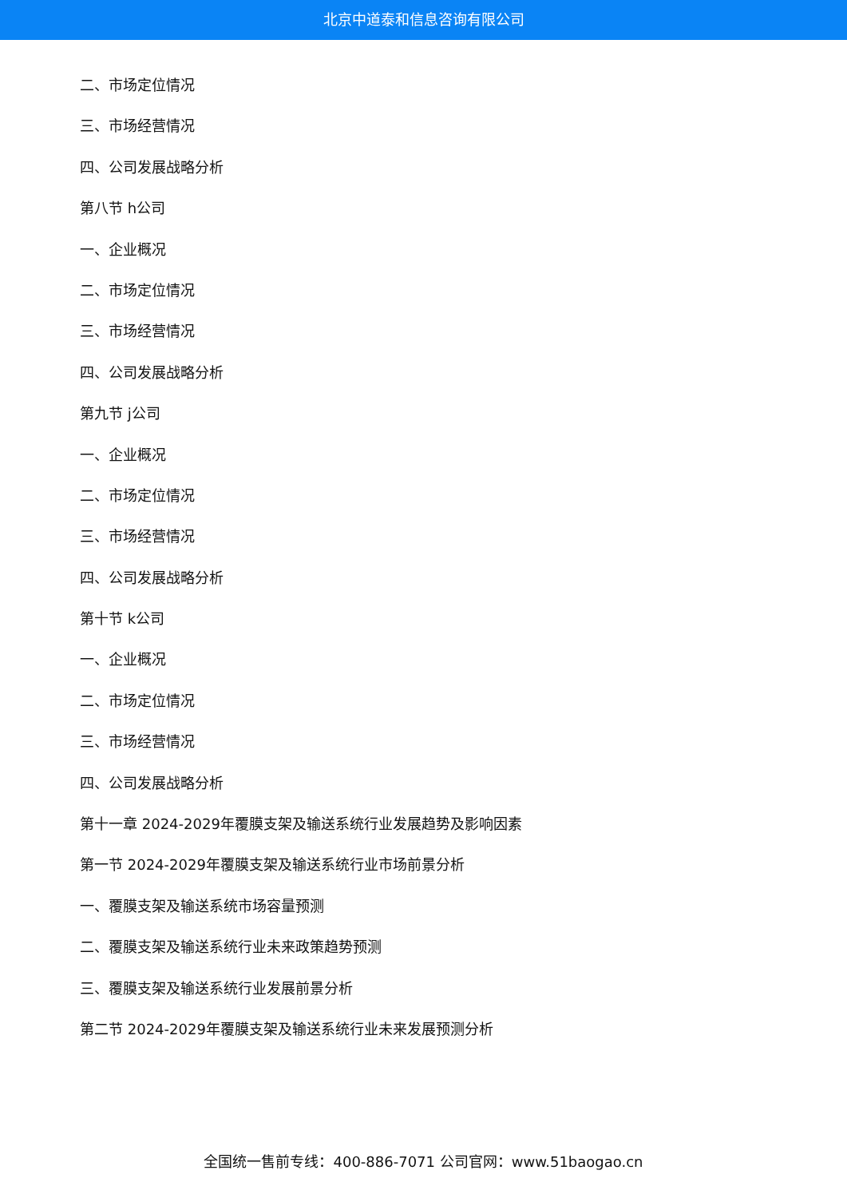北京中道泰和信息咨询有限公司
二、市场定位情况
三、市场经营情况
四、公司发展战略分析
第八节 h公司
一、企业概况
二、市场定位情况
三、市场经营情况
四、公司发展战略分析
第九节 j公司
一、企业概况
二、市场定位情况
三、市场经营情况
四、公司发展战略分析
第十节 k公司
一、企业概况
二、市场定位情况
三、市场经营情况
四、公司发展战略分析
第十一章 2024-2029年覆膜支架及输送系统行业发展趋势及影响因素
第一节 2024-2029年覆膜支架及输送系统行业市场前景分析
一、覆膜支架及输送系统市场容量预测
二、覆膜支架及输送系统行业未来政策趋势预测
三、覆膜支架及输送系统行业发展前景分析
第二节 2024-2029年覆膜支架及输送系统行业未来发展预测分析
全国统一售前专线：400-886-7071 公司官网：www.51baogao.cn